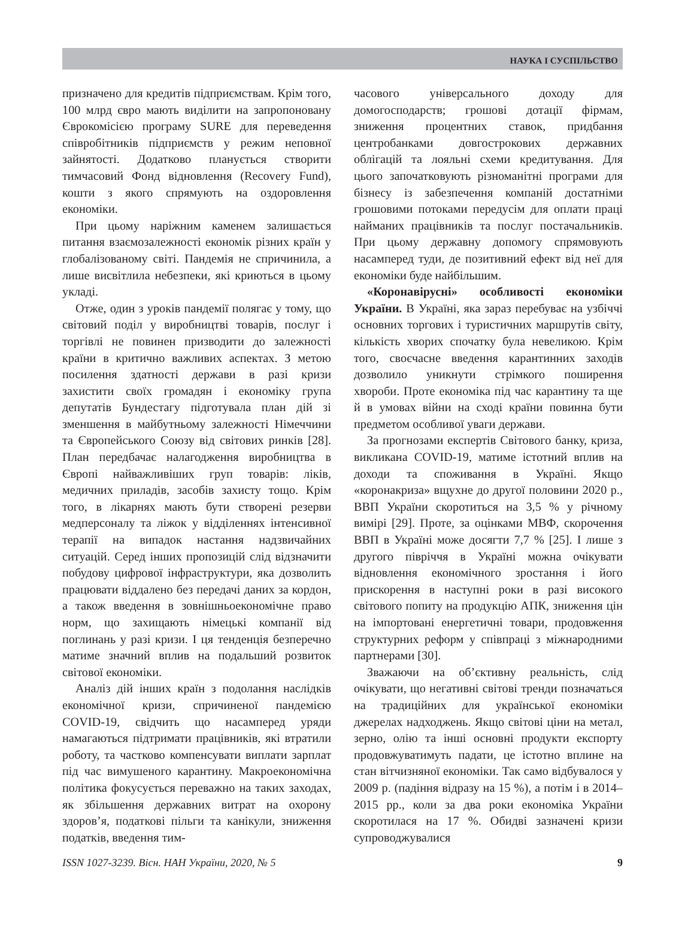НАУКА І СУСПІЛЬСТВО
призначено для кредитів підприємствам. Крім того, 100 млрд євро мають виділити на запропоновану Єврокомісією програму SURE для переведення співробітників підприємств у режим неповної зайнятості. Додатково планується створити тимчасовий Фонд відновлення (Recovery Fund), кошти з якого спрямують на оздоровлення економіки.
При цьому наріжним каменем залишається питання взаємозалежності економік різних країн у глобалізованому світі. Пандемія не спричинила, а лише висвітлила небезпеки, які криються в цьому укладі.
Отже, один з уроків пандемії полягає у тому, що світовий поділ у виробництві товарів, послуг і торгівлі не повинен призводити до залежності країни в критично важливих аспектах. З метою посилення здатності держави в разі кризи захистити своїх громадян і економіку група депутатів Бундестагу підготувала план дій зі зменшення в майбутньому залежності Німеччини та Європейського Союзу від світових ринків [28]. План передбачає налагодження виробництва в Європі найважливіших груп товарів: ліків, медичних приладів, засобів захисту тощо. Крім того, в лікарнях мають бути створені резерви медперсоналу та ліжок у відділеннях інтенсивної терапії на випадок настання надзвичайних ситуацій. Серед інших пропозицій слід відзначити побудову цифрової інфраструктури, яка дозволить працювати віддалено без передачі даних за кордон, а також введення в зовнішньоекономічне право норм, що захищають німецькі компанії від поглинань у разі кризи. І ця тенденція безперечно матиме значний вплив на подальший розвиток світової економіки.
Аналіз дій інших країн з подолання наслідків економічної кризи, спричиненої пандемією COVID-19, свідчить що насамперед уряди намагаються підтримати працівників, які втратили роботу, та частково компенсувати виплати зарплат під час вимушеного карантину. Макроекономічна політика фокусується переважно на таких заходах, як збільшення державних витрат на охорону здоров’я, податкові пільги та канікули, зниження податків, введення тим-
часового універсального доходу для домогосподарств; грошові дотації фірмам, зниження процентних ставок, придбання центробанками довгострокових державних облігацій та лояльні схеми кредитування. Для цього започатковують різноманітні програми для бізнесу із забезпечення компаній достатніми грошовими потоками передусім для оплати праці найманих працівників та послуг постачальників. При цьому державну допомогу спрямовують насамперед туди, де позитивний ефект від неї для економіки буде найбільшим.
«Коронавірусні» особливості економіки України. В Україні, яка зараз перебуває на узбіччі основних торгових і туристичних маршрутів світу, кількість хворих спочатку була невеликою. Крім того, своєчасне введення карантинних заходів дозволило уникнути стрімкого поширення хвороби. Проте економіка під час карантину та ще й в умовах війни на сході країни повинна бути предметом особливої уваги держави.
За прогнозами експертів Світового банку, криза, викликана COVID-19, матиме істотний вплив на доходи та споживання в Україні. Якщо «коронакриза» вщухне до другої половини 2020 р., ВВП України скоротиться на 3,5 % у річному вимірі [29]. Проте, за оцінками МВФ, скорочення ВВП в Україні може досягти 7,7 % [25]. І лише з другого півріччя в Україні можна очікувати відновлення економічного зростання і його прискорення в наступні роки в разі високого світового попиту на продукцію АПК, зниження цін на імпортовані енергетичні товари, продовження структурних реформ у співпраці з міжнародними партнерами [30].
Зважаючи на об’єктивну реальність, слід очікувати, що негативні світові тренди позначаться на традиційних для української економіки джерелах надходжень. Якщо світові ціни на метал, зерно, олію та інші основні продукти експорту продовжуватимуть падати, це істотно вплине на стан вітчизняної економіки. Так само відбувалося у 2009 р. (падіння відразу на 15 %), а потім і в 2014–2015 рр., коли за два роки економіка України скоротилася на 17 %. Обидві зазначені кризи супроводжувалися
ISSN 1027-3239. Вісн. НАН України, 2020, № 5 9